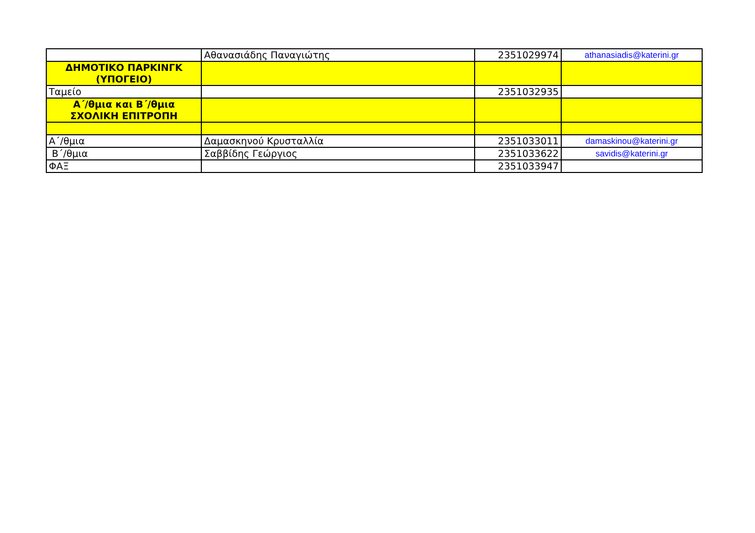| | Αθανασιάδης Παναγιώτης | 2351029974 | athanasiadis@katerini.gr |
| ΔΗΜΟΤΙΚΟ ΠΑΡΚΙΝΓΚ (ΥΠΟΓΕΙΟ) | | | |
| Ταμείο | | 2351032935 | |
| Α΄/θμια και Β΄/θμια ΣΧΟΛΙΚΗ ΕΠΙΤΡΟΠΗ | | | |
| Α΄/θμια | Δαμασκηνού Κρυσταλλία | 2351033011 | damaskinou@katerini.gr |
| Β΄/θμια | Σαββίδης Γεώργιος | 2351033622 | savidis@katerini.gr |
| ΦΑΞ | | 2351033947 | |